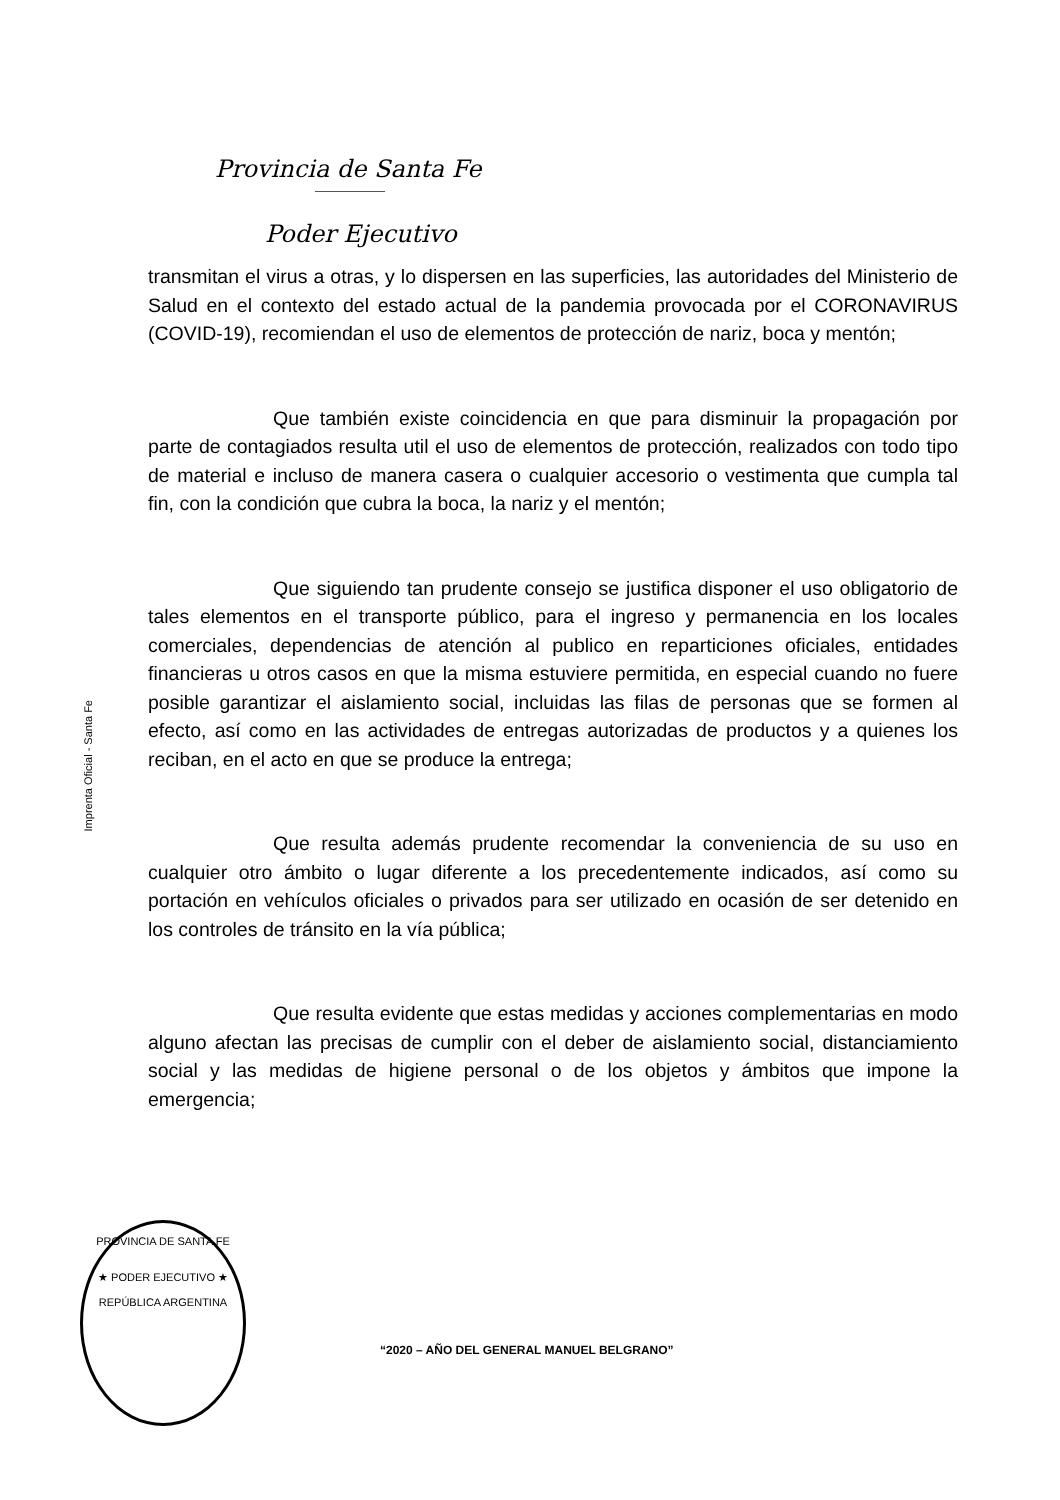Provincia de Santa Fe
Poder Ejecutivo
Imprenta Oficial - Santa Fe
transmitan el virus a otras, y lo dispersen en las superficies, las autoridades del Ministerio de Salud en el contexto del estado actual de la pandemia provocada por el CORONAVIRUS (COVID-19), recomiendan el uso de elementos de protección de nariz, boca y mentón;
Que también existe coincidencia en que para disminuir la propagación por parte de contagiados resulta util el uso de elementos de protección, realizados con todo tipo de material e incluso de manera casera o cualquier accesorio o vestimenta que cumpla tal fin, con la condición que cubra la boca, la nariz y el mentón;
Que siguiendo tan prudente consejo se justifica disponer el uso obligatorio de tales elementos en el transporte público, para el ingreso y permanencia en los locales comerciales, dependencias de atención al publico en reparticiones oficiales, entidades financieras u otros casos en que la misma estuviere permitida, en especial cuando no fuere posible garantizar el aislamiento social, incluidas las filas de personas que se formen al efecto, así como en las actividades de entregas autorizadas de productos y a quienes los reciban, en el acto en que se produce la entrega;
Que resulta además prudente recomendar la conveniencia de su uso en cualquier otro ámbito o lugar diferente a los precedentemente indicados, así como su portación en vehículos oficiales o privados para ser utilizado en ocasión de ser detenido en los controles de tránsito en la vía pública;
Que resulta evidente que estas medidas y acciones complementarias en modo alguno afectan las precisas de cumplir con el deber de aislamiento social, distanciamiento social y las medidas de higiene personal o de los objetos y ámbitos que impone la emergencia;
PROVINCIA DE SANTA FE
★ PODER EJECUTIVO ★
REPÚBLICA ARGENTINA
“2020 – AÑO DEL GENERAL MANUEL BELGRANO”